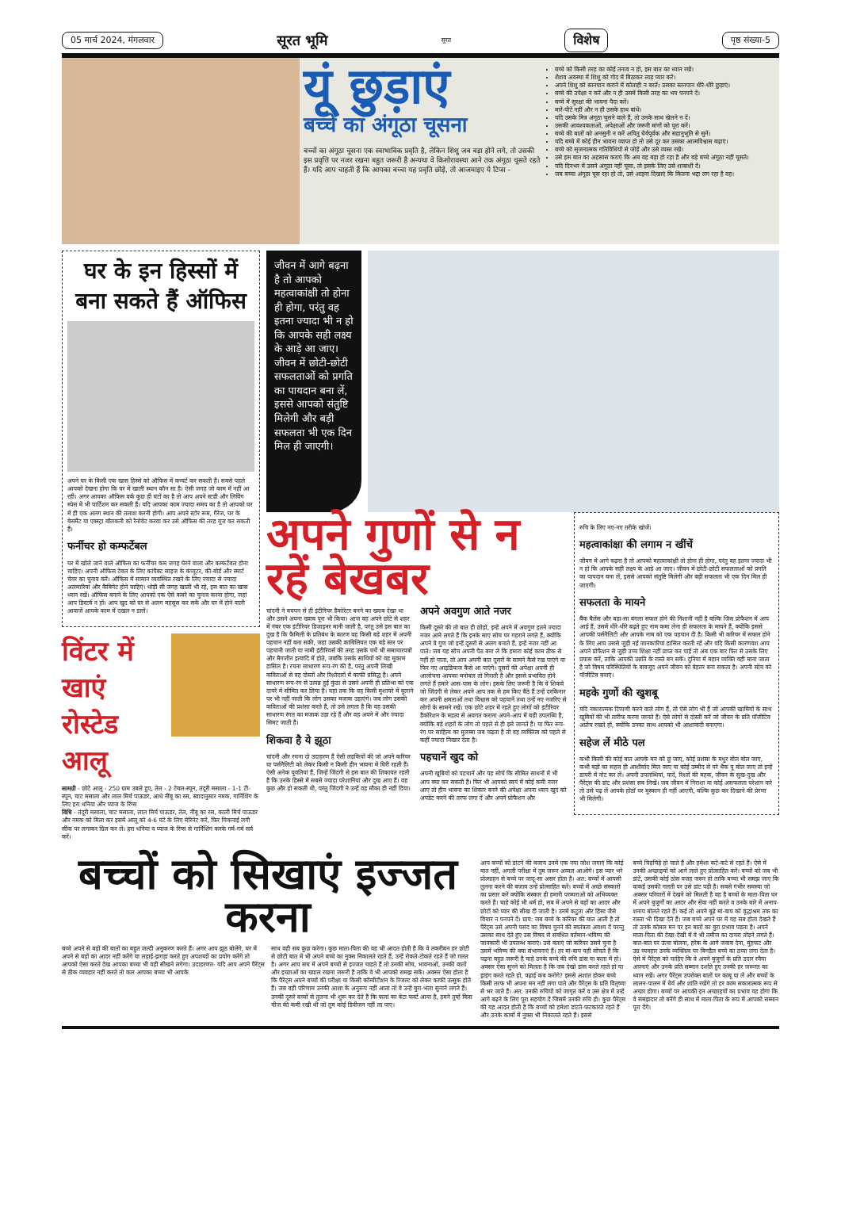05 मार्च 2024, मंगलवार सूरत भूमि सूरत विशेष पृष्ठ संख्या-5
यूं छुड़ाएं
बच्चे का अंगूठा चूसना
बच्चों का अंगूठा चूसना एक स्वाभाविक प्रवृति है, लेकिन शिशु जब बड़ा होने लगे, तो उसकी इस प्रवृत्ति पर नजर रखना बहुत जरूरी है अन्यथा वे किशोरावस्था आने तक अंगूठा चूसते रहते हैं। यदि आप चाहती हैं कि आपका बच्चा यह प्रवृति छोड़े, तो आजमाइए ये टिप्स -
बच्चे को किसी तरह का कोई तनाव न हो, इस बात का ध्यान रखें।
शैशव अवस्था में शिशु को गोद में बिठाकर लाड़ प्यार करें।
अपने शिशु को स्तनपान कराने में कोताही न बरतें। उसका स्तनपान धीरे-धीरे छुड़ाएं।
बच्चे की उपेक्षा न करें और न ही उसमें किसी तरह का भय पनपने दें।
बच्चे में सुरक्षा की भावना पैदा करें।
मारें-पीटें नहीं और न ही उसके हाथ बांधें।
यदि उसके मित्र अंगूठा चूसने वाले हैं, तो उनके साथ खेलने न दें।
उसकी आवश्यकताओं, अपेक्षाओं और जरूरी मांगों को पूरा करें।
बच्चे की बातों को अनसुनी न करें अपितु धैर्यपूर्वक और सहानुभूति से सुनें।
यदि बच्चे में कोई हीन भावना व्याप्त हो तो उसे दूर कर उसका आत्मविश्वास बढ़ाएं।
बच्चे को सृजनात्मक गतिविधियों से जोड़ें और उसे व्यस्त रखें।
उसे इस बात का अहसास कराएं कि अब वह बड़ा हो रहा है और बड़े बच्चे अंगूठा नहीं चूसते।
यदि दिनभर में उसने अंगूठा नहीं चूसा, तो इसके लिए उसे शाबाशी दें।
जब बच्चा अंगूठा चूस रहा हो तो, उसे आइना दिखाएं कि कितना भद्दा लग रहा है वह।
घर के इन हिस्सों में बना सकते हैं ऑफिस
अपने घर के किसी एक खास हिस्से को ऑफिस में कन्वर्ट कर सकती हैं। सबसे पहले आपको देखना होगा कि घर में खाली स्थान कौन सा है। ऐसी जगह जो काम में नहीं आ रही। अगर आपका ऑफिस वर्क कुछ ही घंटों का है तो आप अपने स्टडी और लिविंग स्पेस में भी पार्टिशन कर सकती हैं। यदि आपका काम ज्यादा समय का है तो आपको घर में ही एक अलग स्थान की तलाश करनी होगी। आप अपने स्टोर रूम, गैरेज, घर के बेसमैंट या एक्स्ट्रा बॉलकनी को रैनोवेट करवा कर उसे ऑफिस की तरह यूज कर सकती हैं।
फर्नीचर हो कम्फर्टेबल
घर में खोले जाने वाले ऑफिस का फर्नीचर कम जगह घेरने वाला और कम्फर्टेबल होना चाहिए। अपनी ऑफिस टेबल के लिए कांपैक्ट साइज के कंप्यूटर, की-बोर्ड और स्मार्ट चेयर का चुनाव करें। ऑफिस में सामान व्यवस्थित रखने के लिए ज्यादा से ज्यादा अलमारियां और कैबिनेट होने चाहिएं। थोड़ी सी जगह खाली भी रहे, इस बात का खास ध्यान रखें। ऑफिस बनाने के लिए आपको एक ऐसे कमरे का चुनाव करना होगा, जहां आप डिस्टर्ब न हों। आप खुद को घर से अलग महसूस कर सकें और घर में होने वाली आवाजें आपके काम में दखल न डालें।
विंटर में खाएं रोस्टेड आलू
सामग्री - छोटे आलू - 250 ग्राम उबले हुए, तेल - 2 टेबल-स्पून, तंदूरी मसाला - 1-1 टी-स्पून, चाट मसाला और लाल मिर्च पाऊडर, आधे नींबू का रस, स्वादानुसार नमक, गार्निशिंग के लिए हरा धनिया और प्याज के रिंग्स
विधि - तंदूरी मसाला, चाट मसाला, लाल मिर्च पाऊडर, तेल, नींबू का रस, काली मिर्च पाऊडर और नमक को मिला कर इसमें आलू को 4-6 घंटे के लिए मेरिनेट करें, फिर चिकनाई लगी सींक पर लगाकर ग्रिल कर लें। हरा धनिया व प्याज के रिंग्स से गार्निशिंग करके गर्म-गर्म सर्व करें।
जीवन में आगे बढ़ना है तो आपको महत्वाकांक्षी तो होना ही होगा, परंतु वह इतना ज्यादा भी न हो कि आपके सही लक्ष्य के आड़े आ जाए। जीवन में छोटी-छोटी सफलताओं को प्रगति का पायदान बना लें, इससे आपको संतुष्टि मिलेगी और बड़ी सफलता भी एक दिन मिल ही जाएगी।
अपने गुणों से न रहें बेखबर
चांदनी ने बचपन से ही इंटीरियर डैकोरेटर बनने का ख्वाब देखा था और उसने अपना ख्वाब पूरा भी किया। आज वह अपने छोटे से शहर में नंबर एक इंटीरियर डिजाइनर मानी जाती है, परंतु उसे इस बात का दुख है कि फैमिली के प्रतिबंध के कारण वह किसी बड़े शहर में अपनी पहचान नहीं बना सकी, जहां उसकी काबिलियत एक बड़े स्तर पर पहचानी जाती या नामी इंटीरियर्स की तरह उसके चर्चे भी समाचारपत्रों और मैगजीन इत्यादि में होते, जबकि उसके साथियों को वह मुकाम हासिल है। रचना साधारण रूप-रंग की है, परंतु अपनी लिखी कविताओं से वह दोस्तों और रिश्तेदारों में काफी प्रसिद्ध है। अपने साधारण रूप-रंग से उत्पन्न हुई कुंठा से उसने अपनी ही प्रतिभा को एक दायरे में सीमित कर लिया है। यहां तक कि वह किसी मुशायरे में बुलाने पर भी नहीं जाती कि लोग उसका मजाक उड़ाएंगे। जब लोग उसकी कविताओं की प्रशंसा करते हैं, तो उसे लगता है कि वह उसकी साधारण रंगत का मजाक उड़ा रहे हैं और वह अपने में और ज्यादा सिमट जाती है।
शिकवा है ये झूठा
चांदनी और रचना दो उदाहरण हैं ऐसी लड़कियों की जो अपने करियर या पर्सनैलिटी को लेकर किसी न किसी हीन भावना में घिरी रहती हैं। ऐसी अनेक युवतियां हैं, जिन्हें जिंदगी से इस बात की शिकायत रहती है कि उनके हिस्से में सबसे ज्यादा परेशानियां और दुख आए हैं। वह कुछ और हो सकती थी, परंतु जिंदगी ने उन्हें वह मौका ही नहीं दिया।
अपने अवगुण आते नजर
किसी दूसरे की तो बात ही छोड़ो, इन्हें अपने में अवगुण इतने ज्यादा नजर आने लगते हैं कि इनके साए सोच पर गहराने लगते हैं, क्योंकि अपने वे गुण जो इन्हें दूसरों से अलग बनाते हैं, इन्हें नजर नहीं आ पाते। जब यह सोच अपनी पैठ बना ले कि हमारा कोई काम ठीक से नहीं हो पाता, तो आप अपनी बात दूसरों के सामने कैसे रख पाएंगे या फिर नए आइडियाज कैसे आ पाएंगे। दूसरों की अपेक्षा अपनी ही आलोचना आपका मनोबल तो गिराती है और इससे प्रभावित होने लगते हैं हमारे आस-पास के लोग। इसके लिए जरूरी है कि वे शिकवे जो जिंदगी से लेकर अपने आप तक से हम किए बैठे हैं उन्हें दरकिनार कर अपनी क्षमताओं तथा विश्वास को पहचानें तथा उन्हें नए नजरिए से लोगों के सामने रखें। एक छोटे शहर में रहते हुए लोगों को इंटीरियर डैकोरेशन के महत्व से अवगत कराना अपने-आप में बड़ी उपलब्धि है, क्योंकि बड़े शहरों के लोग तो पहले से ही इसे जानते हैं। या फिर रूप-रंग पर साहित्य का मुलम्मा जब चढ़ता है तो वह व्यक्तित्व को पहले से कहीं ज्यादा निखार देता है।
पहचानें खुद को
अपनी खूबियों को पहचानें और यह सोचें कि सीमित साधनों में भी आप क्या कर सकती हैं। फिर भी आपको स्वयं में कोई कमी नजर आए तो हीन भावना का शिकार बनने की अपेक्षा अपना ध्यान खुद को अपडेट करने की तरफ लगा दें और अपने प्रोफैशन और
रुचि के लिए नए-नए तरीके खोजें।
महत्वाकांक्षा की लगाम न खींचें
जीवन में आगे बढ़ना है तो आपको महत्वाकांक्षी तो होना ही होगा, परंतु वह इतना ज्यादा भी न हो कि आपके सही लक्ष्य के आड़े आ जाए। जीवन में छोटी-छोटी सफलताओं को प्रगति का पायदान बना लें, इससे आपको संतुष्टि मिलेगी और बड़ी सफलता भी एक दिन मिल ही जाएगी।
सफलता के मायने
बैंक बैलेंस और बड़ा-सा बंगला सफल होने की निशानी नहीं है बल्कि जिस प्रोफैशन में आप आई हैं, उसमें धीरे-धीरे बढ़ते हुए नाम कमा लेना ही सफलता के मायने हैं, क्योंकि इससे आपकी पर्सनैलिटी और आपके नाम को एक पहचान दी है। किसी भी करियर में सफल होने के लिए आप उससे जुड़ी नई जानकारियां हासिल करती रहें और यदि किसी कारणवश आप अपने प्रोफैशन से जुड़ी उच्च शिक्षा नहीं प्राप्त कर पाई तो अब एक बार फिर से उसके लिए प्रयास करें, ताकि आपकी उन्नति के रास्ते बन सकें। दुनिया में महान व्यक्ति वही माना जाता है जो विषम परिस्थितियों के बावजूद अपने जीवन को बेहतर बना सकता है। अपनी सोच को पॉजीटिव बनाएं।
महके गुणों की खुशबू
यदि नकारात्मक टिप्पणी करने वाले लोग हैं, तो ऐसे लोग भी हैं जो आपकी खामियों के साथ खूबियों की भी तारीफ करना जानते हैं। ऐसे लोगों से दोस्ती करें जो जीवन के प्रति पॉजीटिव अप्रोच रखते हों, क्योंकि उनका साथ आपको भी आशावादी बनाएगा।
सहेज लें मीठे पल
कभी किसी की कोई बात आपके मन को छू जाए, कोई प्रशंसा के मधुर बोल बोल जाए, कभी बड़ों का सहज ही आशीर्वाद मिल जाए या कोई उम्मीद से परे थैंक यू बोल जाए तो इन्हें डायरी में नोट कर लें। अपनी उपलब्धियां, यादें, रिश्तों की महक, जीवन के सुख-दुख और पैरेंट्स की डांट और प्रशंसा सब लिखें। जब जीवन में निराशा या कोई असफलता परेशान करे तो उसे पढ़ लें आपके होंठों पर मुस्कान ही नहीं आएगी, बल्कि कुछ कर दिखाने की प्रेरणा भी मिलेगी।
बच्चों को सिखाएं इज्जत करना
बच्चे अपने से बड़ों की बातों का बहुत जल्दी अनुकरण करते हैं। अगर आप झूठ बोलेंगे, घर में अपने से बड़ों का आदर नहीं करेंगे या लड़ाई-झगड़ा करते हुए अपशब्दों का प्रयोग करेंगे तो आपको ऐसा करते देख आपका बच्चा भी वही सीखने लगेगा। उदाहरणत- यदि आप अपने पैरेंट्स से ठीक व्यवहार नहीं करते तो कल आपका बच्चा भी आपके
साथ वही सब कुछ करेगा। कुछ माता-पिता की यह भी आदत होती है कि वे तकरीबन हर छोटी से छोटी बात में भी अपने बच्चे का नुक्स निकालते रहते हैं, उन्हें रोकते-टोकते रहते हैं जो गलत है। अगर आप सच में अपने बच्चों से इज्जत चाहते हैं तो उनकी सोच, भावनाओं, उनकी बातों और इच्छाओं का ख्याल रखना जरूरी है ताकि वे भी आपको समझ सकें। अक्सर ऐसा होता है कि पैरेंट्स अपने बच्चों की परीक्षा या किसी कॉम्पीटीशन के रिजल्ट को लेकर काफी उत्सुक होते हैं। जब वही परिणाम उनकी आशा के अनुरूप नहीं आता तो वे उन्हें बुरा-भला सुनाने लगते हैं। उनकी दूसरे बच्चों से तुलना भी शुरू कर देते हैं कि फलां का बेटा फर्स्ट आया है, हमने तुम्हें किस चीज की कमी रखी थी जो तुम कोई डिवीजन नहीं ला पाए।
आप बच्चों को डांटने की बजाय उनमें एक नया जोश जगाएं कि कोई बात नहीं, अगली परीक्षा में तुम जरूर अव्वल आओगे। इस प्यार भरे प्रोत्साहन से बच्चे पर जादू-सा असर होता है। अत: बच्चों में आपसी तुलना करने की बजाय उन्हें प्रोत्साहित करें। बच्चों में अच्छे संस्कारों का प्रसार करें क्योंकि संस्कार ही हमारी परम्पराओं को अभिव्यक्त करते हैं। चाहे कोई भी धर्म हो, सब में अपने से बड़ों का आदर और छोटों को प्यार की सीख दी जाती है। उनमें कटुता और हिंसा जैसे विचार न पनपने दें। प्राय: जब बच्चे के करियर की बात आती है तो पैरेंट्स उसे अपनी पसंद का विषय चुनने की स्वतंत्रता अवश्य दें परन्तु उसका साथ देते हुए उस विषय से संबंधित वर्तमान-भविष्य की जानकारी भी उपलब्ध कराएं। उसे बताएं जो करियर उसने चुना है उसमें भविष्य की क्या संभावनाएं हैं। हर मां-बाप यही सोचते हैं कि पढ़ना बहुत जरूरी है चाहे उनके बच्चे की रुचि डांस या कला में हो। अक्सर ऐसा सुनने को मिलता है कि जब देखो डांस करते रहते हो या ड्राइंग करते रहते हो, पढ़ाई कब करोगे? इससे अशांत होकर बच्चे किसी तरफ भी अपना मन नहीं लगा पाते और पैरेंट्स के प्रति वितृष्णा से भर जाते हैं। अत: उनकी रुचियों को जागृत करें व उस क्षेत्र में उन्हें आगे बढ़ने के लिए पूरा सहयोग दें जिसमें उनकी रुचि हो। कुछ पैरेंट्स की यह आदत होती है कि बच्चों को हमेशा डांटते-फटकारते रहते हैं और उनके कामों में नुक्स भी निकालते रहते हैं। इससे
बच्चे चिड़चिड़े हो जाते हैं और हमेशा कटे-कटे से रहते हैं। ऐसे में उनकी अच्छाइयों को आगे लाते हुए प्रोत्साहित करें। बच्चों को जब भी डांटें, उसकी कोई ठोस वजह जरूर हो ताकि बच्चा भी समझ जाए कि वाकई उसकी गलती पर उसे डांट पड़ी है। सबसे गंभीर समस्या जो अक्सर परिवारों में देखने को मिलती है वह है बच्चों के माता-पिता घर में अपने बुजुर्गों का आदर और सेवा नहीं करते व उनके बारे में अनाप-शनाप बोलते रहते हैं। कई तो अपने बूढ़े मां-बाप को वृद्धाश्रम तक का रास्ता भी दिखा देते हैं। जब बच्चे अपने घर में यह सब होता देखते हैं तो उनके कोमल मन पर इन बातों का बुरा प्रभाव पड़ता है। अपने माता-पिता की देखा-देखी में वे भी तमीज का दायरा तोड़ने लगते हैं। बात-बात पर ऊंचा बोलना, हरेक के आगे जवाब देना, मुंहफट और उग्र व्यवहार उनके व्यक्तित्व पर बिगड़ैल बच्चे का ठप्पा लगा देता है। ऐसे में पैरेंट्स को चाहिए कि वे अपने बुजुर्गों के प्रति उदार रवैया अपनाएं और उनके प्रति सम्मान दर्शाते हुए उनकी हर जरूरत का ध्यान रखें। अगर पैरेंट्स उपरोक्त बातों पर काबू पा लें और बच्चों के लालन-पालन में धैर्य और शांति रखेंगे तो हर काम सकारात्मक रूप से अच्छा होगा। बच्चों पर आपकी इन अच्छाइयों का प्रभाव यह होगा कि वे समझदार तो बनेंगे ही साथ में माता-पिता के रूप में आपको सम्मान पूरा देंगे।